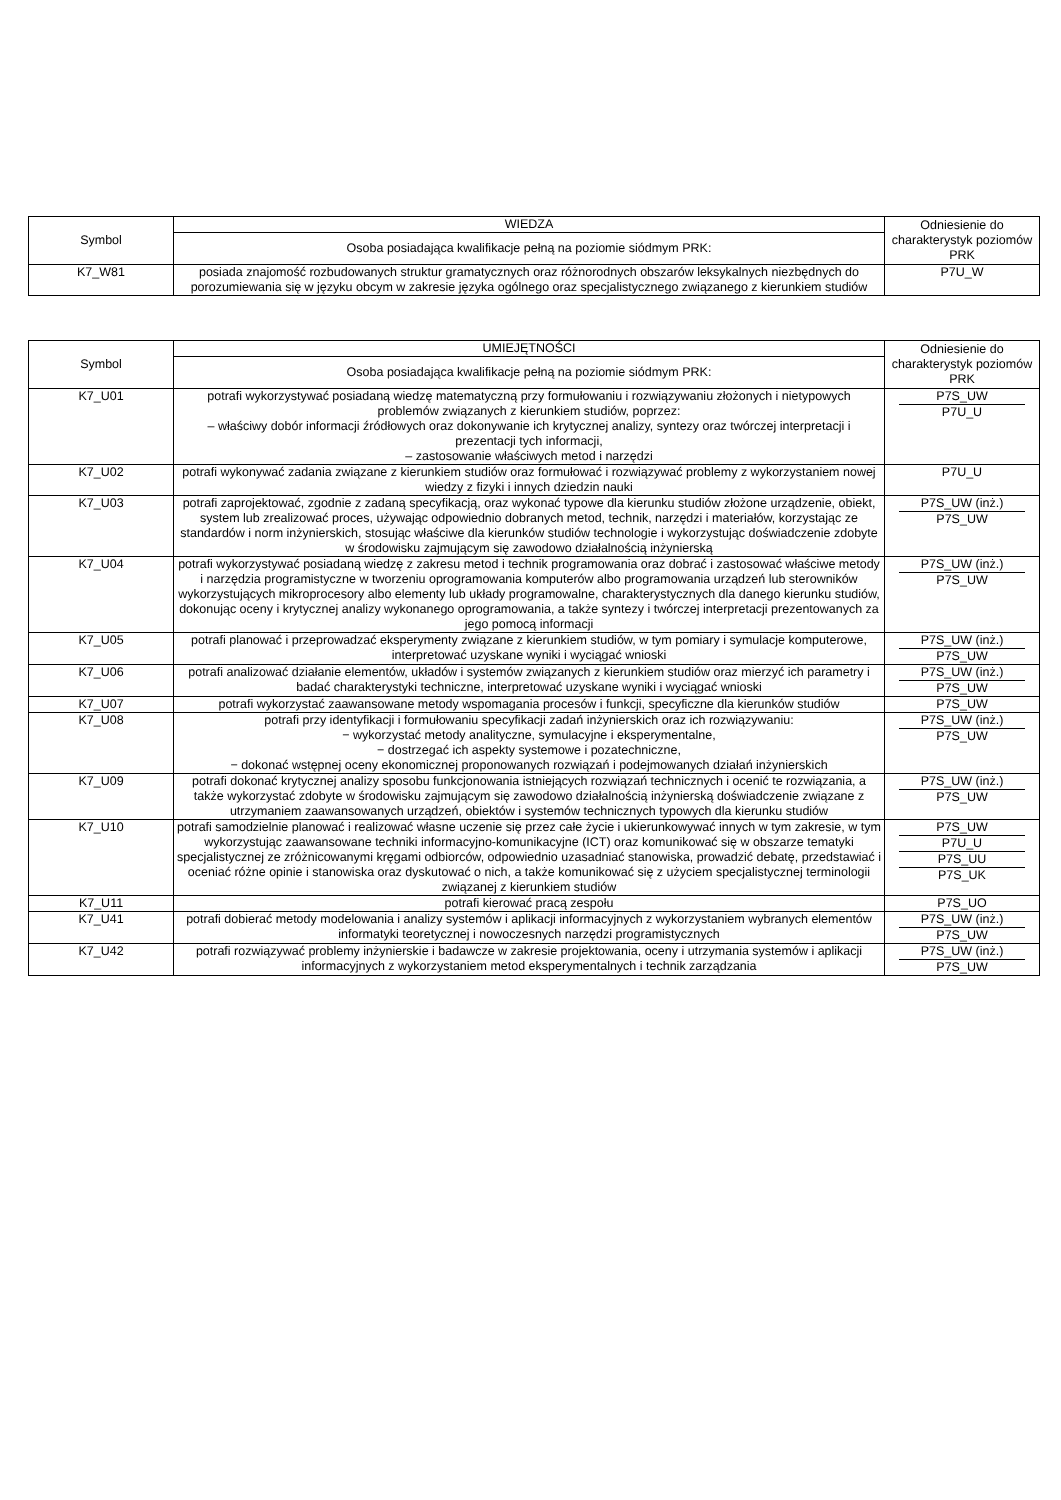| Symbol | WIEDZA | Odniesienie do charakterystyk poziomów PRK |
| --- | --- | --- |
| | Osoba posiadająca kwalifikacje pełną na poziomie siódmym PRK: | |
| K7_W81 | posiada znajomość rozbudowanych struktur gramatycznych oraz różnorodnych obszarów leksykalnych niezbędnych do porozumiewania się w języku obcym w zakresie języka ogólnego oraz specjalistycznego związanego z kierunkiem studiów | P7U_W |
| Symbol | UMIEJĘTNOŚCI | Odniesienie do charakterystyk poziomów PRK |
| --- | --- | --- |
| | Osoba posiadająca kwalifikacje pełną na poziomie siódmym PRK: | |
| K7_U01 | potrafi wykorzystywać posiadaną wiedzę matematyczną przy formułowaniu i rozwiązywaniu złożonych i nietypowych problemów związanych z kierunkiem studiów, poprzez: – właściwy dobór informacji źródłowych oraz dokonywanie ich krytycznej analizy, syntezy oraz twórczej interpretacji i prezentacji tych informacji, – zastosowanie właściwych metod i narzędzi | P7S_UW P7U_U |
| K7_U02 | potrafi wykonywać zadania związane z kierunkiem studiów oraz formułować i rozwiązywać problemy z wykorzystaniem nowej wiedzy z fizyki i innych dziedzin nauki | P7U_U |
| K7_U03 | potrafi zaprojektować, zgodnie z zadaną specyfikacją, oraz wykonać typowe dla kierunku studiów złożone urządzenie, obiekt, system lub zrealizować proces, używając odpowiednio dobranych metod, technik, narzędzi i materiałów, korzystając ze standardów i norm inżynierskich, stosując właściwe dla kierunków studiów technologie i wykorzystując doświadczenie zdobyte w środowisku zajmującym się zawodowo działalnością inżynierską | P7S_UW (inż.) P7S_UW |
| K7_U04 | potrafi wykorzystywać posiadaną wiedzę z zakresu metod i technik programowania oraz dobrać i zastosować właściwe metody i narzędzia programistyczne w tworzeniu oprogramowania komputerów albo programowania urządzeń lub sterowników wykorzystujących mikroprocesory albo elementy lub układy programowalne, charakterystycznych dla danego kierunku studiów, dokonując oceny i krytycznej analizy wykonanego oprogramowania, a także syntezy i twórczej interpretacji prezentowanych za jego pomocą informacji | P7S_UW (inż.) P7S_UW |
| K7_U05 | potrafi planować i przeprowadzać eksperymenty związane z kierunkiem studiów, w tym pomiary i symulacje komputerowe, interpretować uzyskane wyniki i wyciągać wnioski | P7S_UW (inż.) P7S_UW |
| K7_U06 | potrafi analizować działanie elementów, układów i systemów związanych z kierunkiem studiów oraz mierzyć ich parametry i badać charakterystyki techniczne, interpretować uzyskane wyniki i wyciągać wnioski | P7S_UW (inż.) P7S_UW |
| K7_U07 | potrafi wykorzystać zaawansowane metody wspomagania procesów i funkcji, specyficzne dla kierunków studiów | P7S_UW |
| K7_U08 | potrafi przy identyfikacji i formułowaniu specyfikacji zadań inżynierskich oraz ich rozwiązywaniu: − wykorzystać metody analityczne, symulacyjne i eksperymentalne, − dostrzegać ich aspekty systemowe i pozatechniczne, − dokonać wstępnej oceny ekonomicznej proponowanych rozwiązań i podejmowanych działań inżynierskich | P7S_UW (inż.) P7S_UW |
| K7_U09 | potrafi dokonać krytycznej analizy sposobu funkcjonowania istniejących rozwiązań technicznych i ocenić te rozwiązania, a także wykorzystać zdobyte w środowisku zajmującym się zawodowo działalnością inżynierską doświadczenie związane z utrzymaniem zaawansowanych urządzeń, obiektów i systemów technicznych typowych dla kierunku studiów | P7S_UW (inż.) P7S_UW |
| K7_U10 | potrafi samodzielnie planować i realizować własne uczenie się przez całe życie i ukierunkowywać innych w tym zakresie, w tym wykorzystując zaawansowane techniki informacyjno-komunikacyjne (ICT) oraz komunikować się w obszarze tematyki specjalistycznej ze zróżnicowanymi kręgami odbiorców, odpowiednio uzasadniać stanowiska, prowadzić debatę, przedstawiać i oceniać różne opinie i stanowiska oraz dyskutować o nich, a także komunikować się z użyciem specjalistycznej terminologii związanej z kierunkiem studiów | P7S_UW P7U_U P7S_UU P7S_UK |
| K7_U11 | potrafi kierować pracą zespołu | P7S_UO |
| K7_U41 | potrafi dobierać metody modelowania i analizy systemów i aplikacji informacyjnych z wykorzystaniem wybranych elementów informatyki teoretycznej i nowoczesnych narzędzi programistycznych | P7S_UW (inż.) P7S_UW |
| K7_U42 | potrafi rozwiązywać problemy inżynierskie i badawcze w zakresie projektowania, oceny i utrzymania systemów i aplikacji informacyjnych z wykorzystaniem metod eksperymentalnych i technik zarządzania | P7S_UW (inż.) P7S_UW |